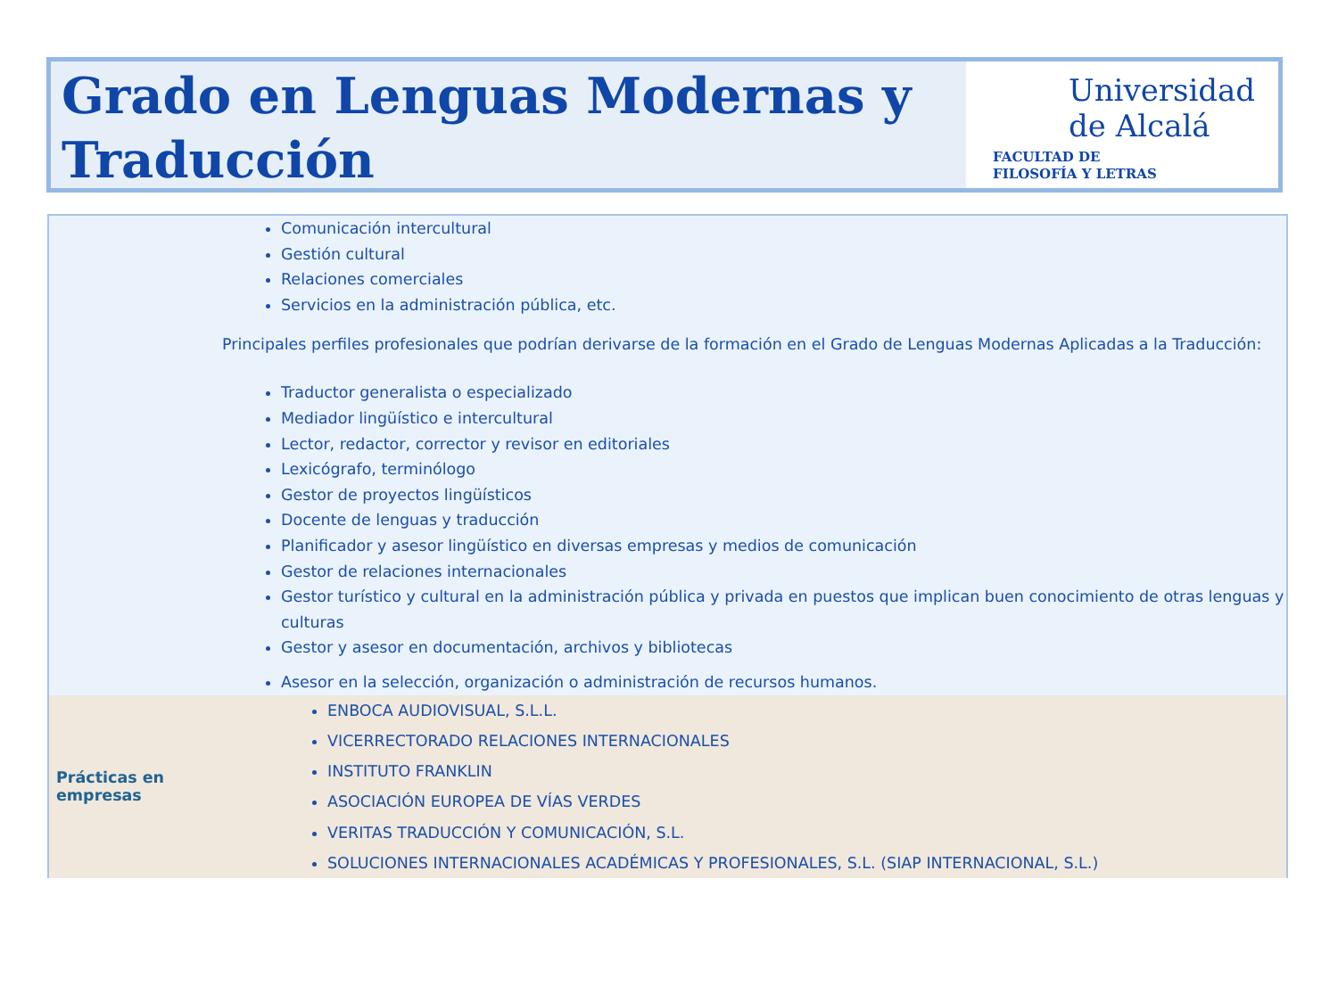Grado en Lenguas Modernas y Traducción
Universidad
de Alcalá
FACULTAD DE
FILOSOFÍA Y LETRAS
| Comunicación intercultural Gestión cultural Relaciones comerciales Servicios en la administración pública, etc. Principales perfiles profesionales que podrían derivarse de la formación en el Grado de Lenguas Modernas Aplicadas a la Traducción: Traductor generalista o especializado Mediador lingüístico e intercultural Lector, redactor, corrector y revisor en editoriales Lexicógrafo, terminólogo Gestor de proyectos lingüísticos Docente de lenguas y traducción Planificador y asesor lingüístico en diversas empresas y medios de comunicación Gestor de relaciones internacionales Gestor turístico y cultural en la administración pública y privada en puestos que implican buen conocimiento de otras lenguas y culturas Gestor y asesor en documentación, archivos y bibliotecas Asesor en la selección, organización o administración de recursos humanos. | |
| Prácticas en empresas | ENBOCA AUDIOVISUAL, S.L.L. VICERRECTORADO RELACIONES INTERNACIONALES INSTITUTO FRANKLIN ASOCIACIÓN EUROPEA DE VÍAS VERDES VERITAS TRADUCCIÓN Y COMUNICACIÓN, S.L. SOLUCIONES INTERNACIONALES ACADÉMICAS Y PROFESIONALES, S.L. (SIAP INTERNACIONAL, S.L.) |